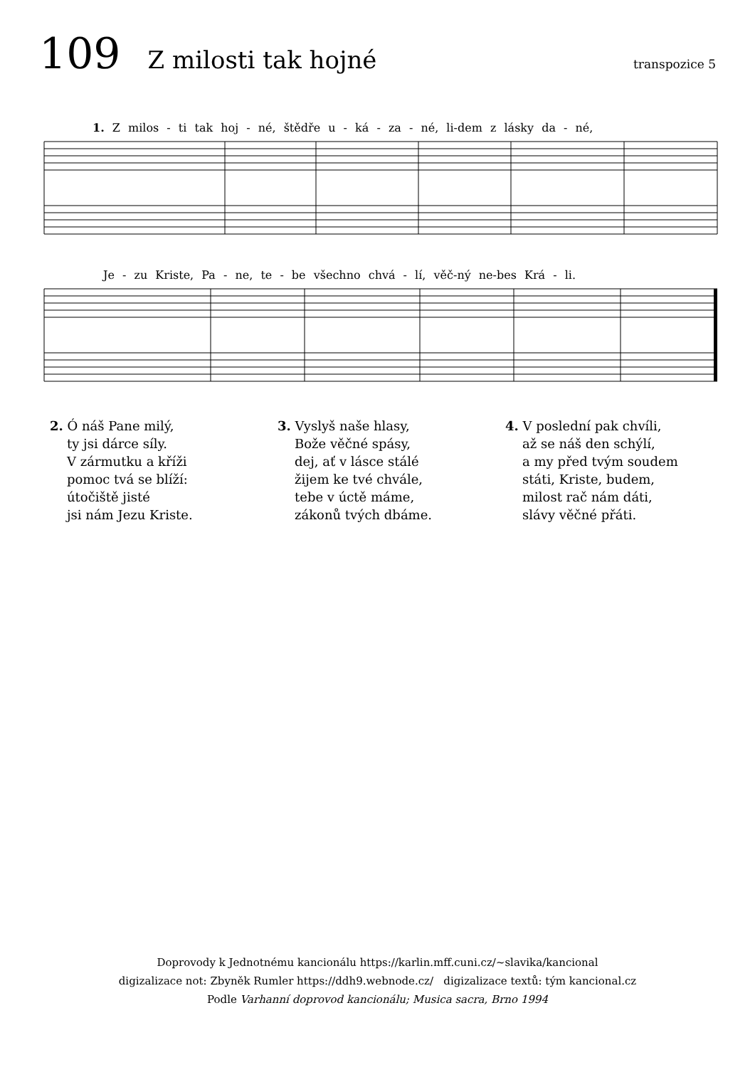109 Z milosti tak hojné transpozice 5
1. Z milos - ti tak hoj - né, štědře u - ká - za - né, li-dem z lásky da - né,
Je - zu Kriste, Pa - ne, te - be všechno chvá - lí, věč-ný ne-bes Krá - li.
2. Ó náš Pane milý,
ty jsi dárce síly.
V zármutku a kříži
pomoc tvá se blíží:
útočiště jisté
jsi nám Jezu Kriste.
3. Vyslyš naše hlasy,
Bože věčné spásy,
dej, ať v lásce stálé
žijem ke tvé chvále,
tebe v úctě máme,
zákonů tvých dbáme.
4. V poslední pak chvíli,
až se náš den schýlí,
a my před tvým soudem
státi, Kriste, budem,
milost rač nám dáti,
slávy věčné přáti.
Doprovody k Jednotnému kancionálu https://karlin.mff.cuni.cz/~slavika/kancional
digizalizace not: Zbyněk Rumler https://ddh9.webnode.cz/ digizalizace textů: tým kancional.cz
Podle Varhanní doprovod kancionálu; Musica sacra, Brno 1994